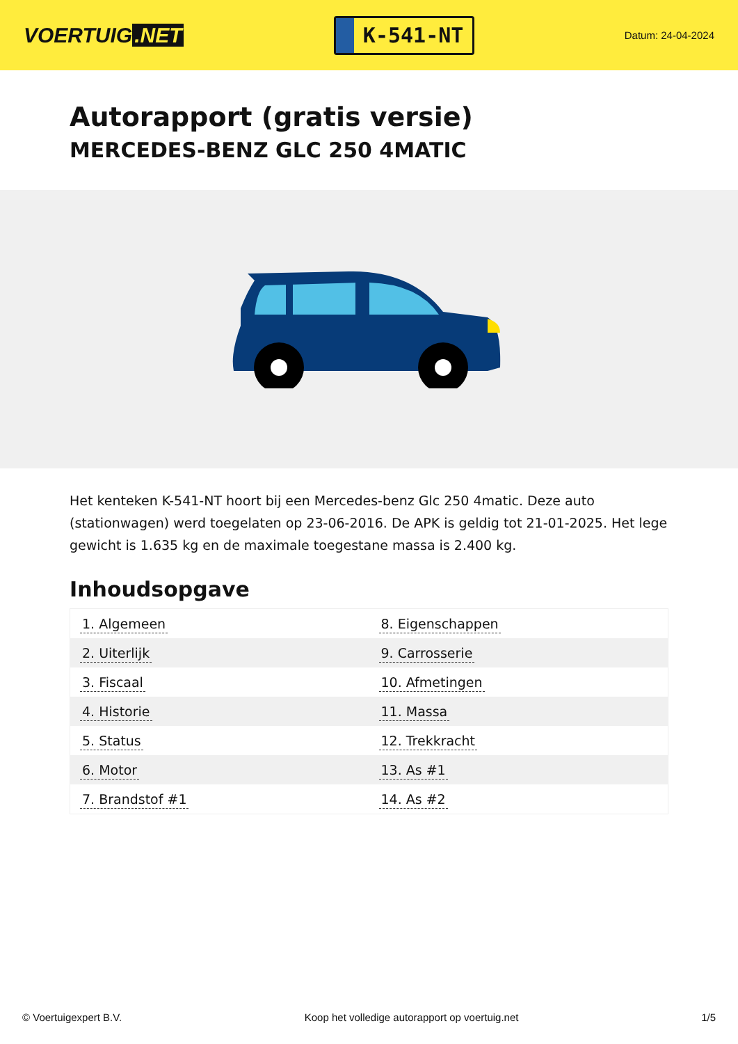VOERTUIG.NET
K-541-NT
Datum: 24-04-2024
Autorapport (gratis versie)
MERCEDES-BENZ GLC 250 4MATIC
Het kenteken K-541-NT hoort bij een Mercedes-benz Glc 250 4matic. Deze auto (stationwagen) werd toegelaten op 23-06-2016. De APK is geldig tot 21-01-2025. Het lege gewicht is 1.635 kg en de maximale toegestane massa is 2.400 kg.
Inhoudsopgave
| 1. Algemeen | 8. Eigenschappen |
| 2. Uiterlijk | 9. Carrosserie |
| 3. Fiscaal | 10. Afmetingen |
| 4. Historie | 11. Massa |
| 5. Status | 12. Trekkracht |
| 6. Motor | 13. As #1 |
| 7. Brandstof #1 | 14. As #2 |
© Voertuigexpert B.V. Koop het volledige autorapport op voertuig.net 1/5